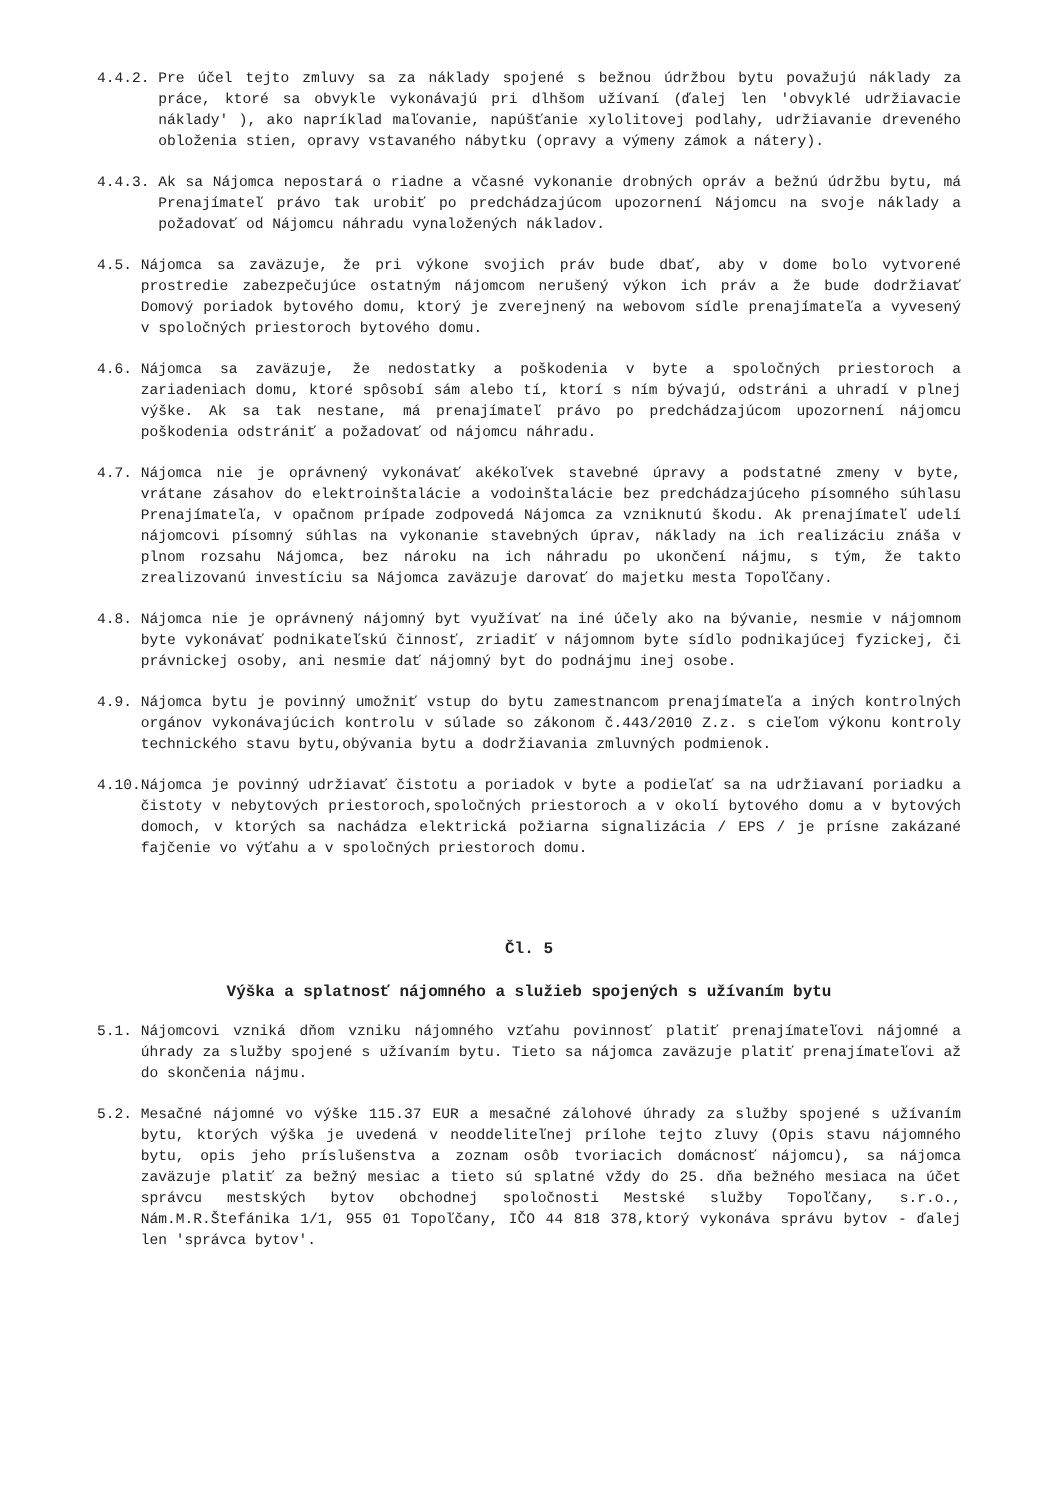4.4.2. Pre účel tejto zmluvy sa za náklady spojené s bežnou údržbou bytu považujú náklady za práce, ktoré sa obvykle vykonávajú pri dlhšom užívaní (ďalej len 'obvyklé udržiavacie náklady' ), ako napríklad maľovanie, napúšťanie xylolitovej podlahy, udržiavanie dreveného obloženia stien, opravy vstavaného nábytku (opravy a výmeny zámok a nátery).
4.4.3. Ak sa Nájomca nepostará o riadne a včasné vykonanie drobných opráv a bežnú údržbu bytu, má Prenajímateľ právo tak urobiť po predchádzajúcom upozornení Nájomcu na svoje náklady a požadovať od Nájomcu náhradu vynaložených nákladov.
4.5. Nájomca sa zaväzuje, že pri výkone svojich práv bude dbať, aby v dome bolo vytvorené prostredie zabezpečujúce ostatným nájomcom nerušený výkon ich práv a že bude dodržiavať Domový poriadok bytového domu, ktorý je zverejnený na webovom sídle prenajímateľa a vyvesený v spoločných priestoroch bytového domu.
4.6. Nájomca sa zaväzuje, že nedostatky a poškodenia v byte a spoločných priestoroch a zariadeniach domu, ktoré spôsobí sám alebo tí, ktorí s ním bývajú, odstráni a uhradí v plnej výške. Ak sa tak nestane, má prenajímateľ právo po predchádzajúcom upozornení nájomcu poškodenia odstrániť a požadovať od nájomcu náhradu.
4.7. Nájomca nie je oprávnený vykonávať akékoľvek stavebné úpravy a podstatné zmeny v byte, vrátane zásahov do elektroinštalácie a vodoinštalácie bez predchádzajúceho písomného súhlasu Prenajímateľa, v opačnom prípade zodpovedá Nájomca za vzniknutú škodu. Ak prenajímateľ udelí nájomcovi písomný súhlas na vykonanie stavebných úprav, náklady na ich realizáciu znáša v plnom rozsahu Nájomca, bez nároku na ich náhradu po ukončení nájmu, s tým, že takto zrealizovanú investíciu sa Nájomca zaväzuje darovať do majetku mesta Topoľčany.
4.8. Nájomca nie je oprávnený nájomný byt využívať na iné účely ako na bývanie, nesmie v nájomnom byte vykonávať podnikateľskú činnosť, zriadiť v nájomnom byte sídlo podnikajúcej fyzickej, či právnickej osoby, ani nesmie dať nájomný byt do podnájmu inej osobe.
4.9. Nájomca bytu je povinný umožniť vstup do bytu zamestnancom prenajímateľa a iných kontrolných orgánov vykonávajúcich kontrolu v súlade so zákonom č.443/2010 Z.z. s cieľom výkonu kontroly technického stavu bytu,obývania bytu a dodržiavania zmluvných podmienok.
4.10. Nájomca je povinný udržiavať čistotu a poriadok v byte a podieľať sa na udržiavaní poriadku a čistoty v nebytových priestoroch,spoločných priestoroch a v okolí bytového domu a v bytových domoch, v ktorých sa nachádza elektrická požiarna signalizácia / EPS / je prísne zakázané fajčenie vo výťahu a v spoločných priestoroch domu.
Čl. 5
Výška a splatnosť nájomného a služieb spojených s užívaním bytu
5.1. Nájomcovi vzniká dňom vzniku nájomného vzťahu povinnosť platiť prenajímateľovi nájomné a úhrady za služby spojené s užívaním bytu. Tieto sa nájomca zaväzuje platiť prenajímateľovi až do skončenia nájmu.
5.2. Mesačné nájomné vo výške 115.37 EUR a mesačné zálohové úhrady za služby spojené s užívaním bytu, ktorých výška je uvedená v neoddeliteľnej prílohe tejto zluvy (Opis stavu nájomného bytu, opis jeho príslušenstva a zoznam osôb tvoriacich domácnosť nájomcu), sa nájomca zaväzuje platiť za bežný mesiac a tieto sú splatné vždy do 25. dňa bežného mesiaca na účet správcu mestských bytov obchodnej spoločnosti Mestské služby Topoľčany, s.r.o., Nám.M.R.Štefánika 1/1, 955 01 Topoľčany, IČO 44 818 378,ktorý vykonáva správu bytov - ďalej len 'správca bytov'.